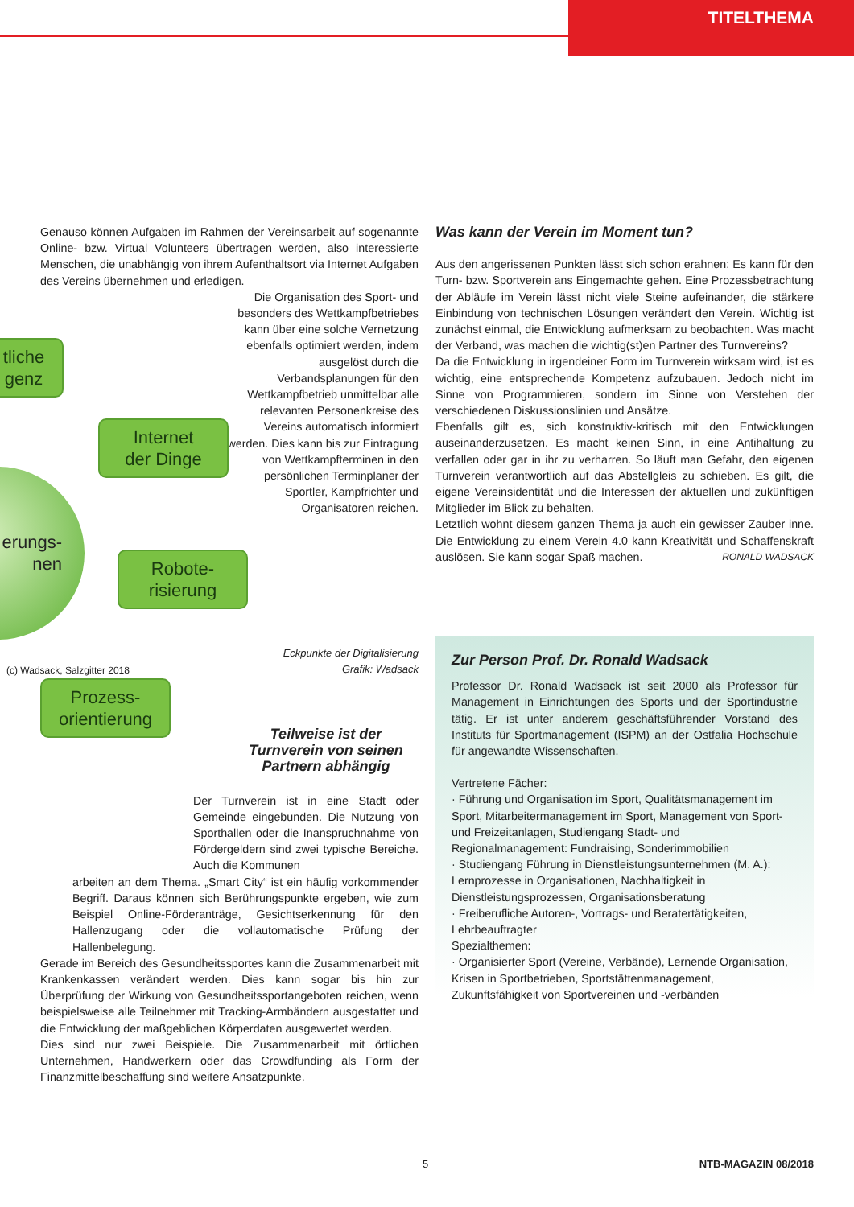TITELTHEMA
Genauso können Aufgaben im Rahmen der Vereinsarbeit auf sogenannte Online- bzw. Virtual Volunteers übertragen werden, also interessierte Menschen, die unabhängig von ihrem Aufenthaltsort via Internet Aufgaben des Vereins übernehmen und erledigen.
Die Organisation des Sport- und besonders des Wettkampfbetriebes kann über eine solche Vernetzung ebenfalls optimiert werden, indem ausgelöst durch die Verbandsplanungen für den Wettkampfbetrieb unmittelbar alle relevanten Personenkreise des Vereins automatisch informiert werden. Dies kann bis zur Eintragung von Wettkampfterminen in den persönlichen Terminplaner der Sportler, Kampfrichter und Organisatoren reichen.
Eckpunkte der Digitalisierung
Grafik: Wadsack
Teilweise ist der Turnverein von seinen Partnern abhängig
Der Turnverein ist in eine Stadt oder Gemeinde eingebunden. Die Nutzung von Sporthallen oder die Inanspruchnahme von Fördergeldern sind zwei typische Bereiche. Auch die Kommunen
arbeiten an dem Thema. „Smart City“ ist ein häufig vorkommender Begriff. Daraus können sich Berührungspunkte ergeben, wie zum Beispiel Online-Förderanträge, Gesichtserkennung für den Hallenzugang oder die vollautomatische Prüfung der Hallenbelegung.
Gerade im Bereich des Gesundheitssportes kann die Zusammenarbeit mit Krankenkassen verändert werden. Dies kann sogar bis hin zur Überprüfung der Wirkung von Gesundheitssportangeboten reichen, wenn beispielsweise alle Teilnehmer mit Tracking-Armbändern ausgestattet und die Entwicklung der maßgeblichen Körperdaten ausgewertet werden.
Dies sind nur zwei Beispiele. Die Zusammenarbeit mit örtlichen Unternehmen, Handwerkern oder das Crowdfunding als Form der Finanzmittelbeschaffung sind weitere Ansatzpunkte.
tliche
genz
Internet
der Dinge
erungs-
nen
Robote-
risierung
(c) Wadsack, Salzgitter 2018
Prozess-
orientierung
Was kann der Verein im Moment tun?
Aus den angerissenen Punkten lässt sich schon erahnen: Es kann für den Turn- bzw. Sportverein ans Eingemachte gehen. Eine Prozessbetrachtung der Abläufe im Verein lässt nicht viele Steine aufeinander, die stärkere Einbindung von technischen Lösungen verändert den Verein. Wichtig ist zunächst einmal, die Entwicklung aufmerksam zu beobachten. Was macht der Verband, was machen die wichtig(st)en Partner des Turnvereins?
Da die Entwicklung in irgendeiner Form im Turnverein wirksam wird, ist es wichtig, eine entsprechende Kompetenz aufzubauen. Jedoch nicht im Sinne von Programmieren, sondern im Sinne von Verstehen der verschiedenen Diskussionslinien und Ansätze.
Ebenfalls gilt es, sich konstruktiv-kritisch mit den Entwicklungen auseinanderzusetzen. Es macht keinen Sinn, in eine Antihaltung zu verfallen oder gar in ihr zu verharren. So läuft man Gefahr, den eigenen Turnverein verantwortlich auf das Abstellgleis zu schieben. Es gilt, die eigene Vereinsidentität und die Interessen der aktuellen und zukünftigen Mitglieder im Blick zu behalten.
Letztlich wohnt diesem ganzen Thema ja auch ein gewisser Zauber inne. Die Entwicklung zu einem Verein 4.0 kann Kreativität und Schaffenskraft auslösen. Sie kann sogar Spaß machen. RONALD WADSACK
Zur Person Prof. Dr. Ronald Wadsack
Professor Dr. Ronald Wadsack ist seit 2000 als Professor für Management in Einrichtungen des Sports und der Sportindustrie tätig. Er ist unter anderem geschäftsführender Vorstand des Instituts für Sportmanagement (ISPM) an der Ostfalia Hochschule für angewandte Wissenschaften.
Vertretene Fächer:
· Führung und Organisation im Sport, Qualitätsmanagement im Sport, Mitarbeitermanagement im Sport, Management von Sport- und Freizeitanlagen, Studiengang Stadt- und Regionalmanagement: Fundraising, Sonderimmobilien
· Studiengang Führung in Dienstleistungsunternehmen (M. A.): Lernprozesse in Organisationen, Nachhaltigkeit in Dienstleistungsprozessen, Organisationsberatung
· Freiberufliche Autoren-, Vortrags- und Beratertätigkeiten, Lehrbeauftragter
Spezialthemen:
· Organisierter Sport (Vereine, Verbände), Lernende Organisation, Krisen in Sportbetrieben, Sportstättenmanagement, Zukunftsfähigkeit von Sportvereinen und -verbänden
5 NTB-MAGAZIN 08/2018